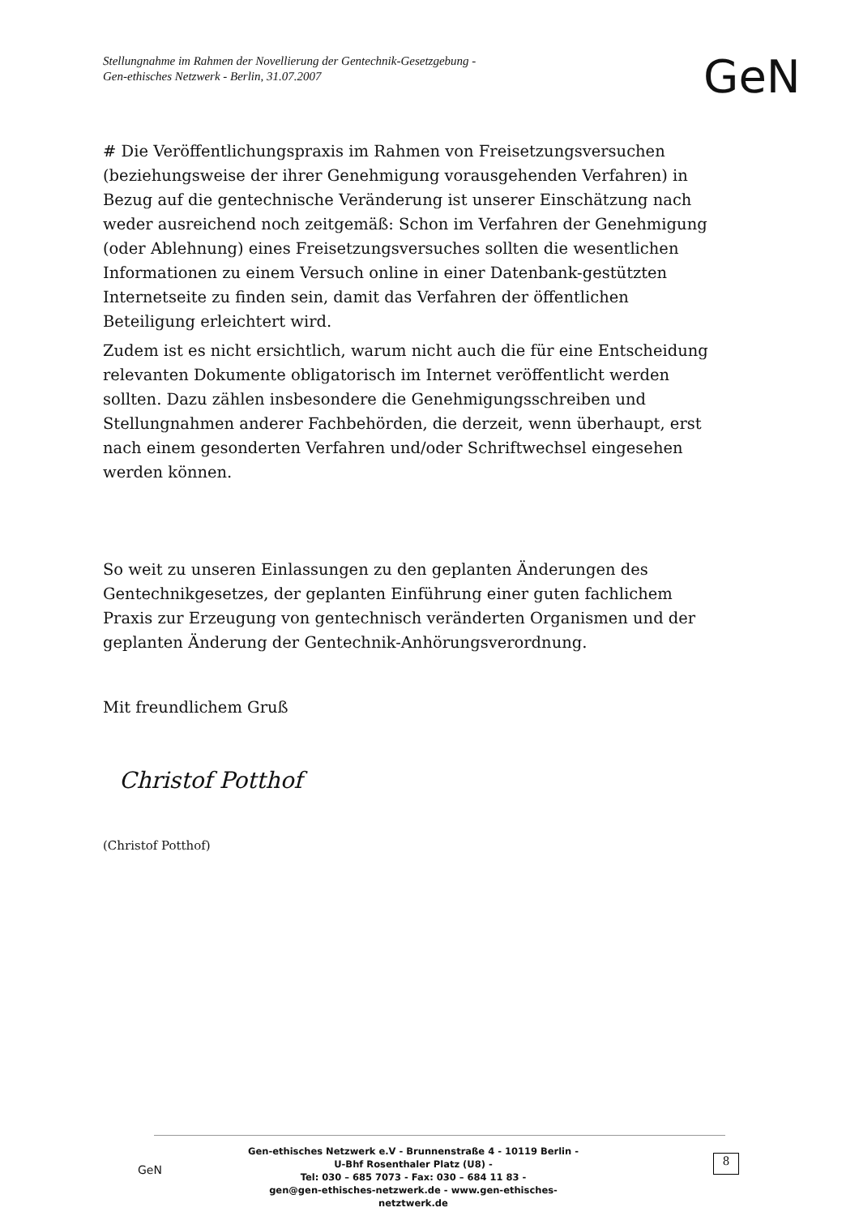Stellungnahme im Rahmen der Novellierung der Gentechnik-Gesetzgebung -
Gen-ethisches Netzwerk - Berlin, 31.07.2007
GeN
# Die Veröffentlichungspraxis im Rahmen von Freisetzungsversuchen (beziehungsweise der ihrer Genehmigung vorausgehenden Verfahren) in Bezug auf die gentechnische Veränderung ist unserer Einschätzung nach weder ausreichend noch zeitgemäß: Schon im Verfahren der Genehmigung (oder Ablehnung) eines Freisetzungsversuches sollten die wesentlichen Informationen zu einem Versuch online in einer Datenbank-gestützten Internetseite zu finden sein, damit das Verfahren der öffentlichen Beteiligung erleichtert wird.
Zudem ist es nicht ersichtlich, warum nicht auch die für eine Entscheidung relevanten Dokumente obligatorisch im Internet veröffentlicht werden sollten. Dazu zählen insbesondere die Genehmigungsschreiben und Stellungnahmen anderer Fachbehörden, die derzeit, wenn überhaupt, erst nach einem gesonderten Verfahren und/oder Schriftwechsel eingesehen werden können.
So weit zu unseren Einlassungen zu den geplanten Änderungen des Gentechnikgesetzes, der geplanten Einführung einer guten fachlichem Praxis zur Erzeugung von gentechnisch veränderten Organismen und der geplanten Änderung der Gentechnik-Anhörungsverordnung.
Mit freundlichem Gruß
Christof Potthof
(Christof Potthof)
GeN
Gen-ethisches Netzwerk e.V - Brunnenstraße 4 - 10119 Berlin -
U-Bhf Rosenthaler Platz (U8) -
Tel: 030 – 685 7073 - Fax: 030 – 684 11 83 -
gen@gen-ethisches-netzwerk.de - www.gen-ethisches-netztwerk.de
8